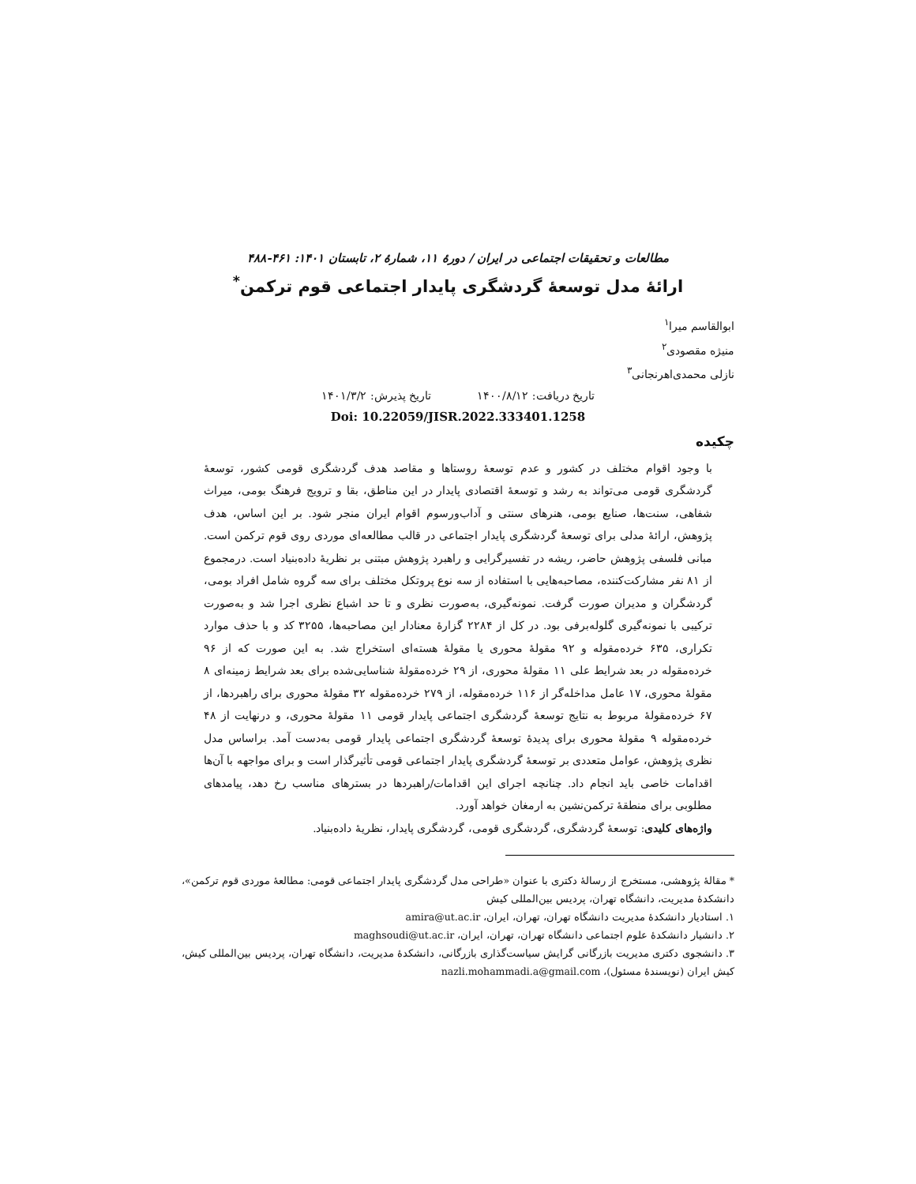مطالعات و تحقیقات اجتماعی در ایران / دورۀ ۱۱، شمارۀ ۲، تابستان ۱۴۰۱: ۴۶۱-۴۸۸
ارائۀ مدل توسعۀ گردشگری پایدار اجتماعی قوم ترکمن<sup>*</sup>
ابوالقاسم میرا<sup>۱</sup>
منیژه مقصودی<sup>۲</sup>
نازلی محمدی‌اهرنجانی<sup>۳</sup>
تاریخ دریافت: ۱۴۰۰/۸/۱۲ تاریخ پذیرش: ۱۴۰۱/۳/۲
Doi: 10.22059/JISR.2022.333401.1258
چکیده
با وجود اقوام مختلف در کشور و عدم توسعۀ روستاها و مقاصد هدف گردشگری قومی کشور، توسعۀ گردشگری قومی می‌تواند به رشد و توسعۀ اقتصادی پایدار در این مناطق، بقا و ترویج فرهنگ بومی، میراث شفاهی، سنت‌ها، صنایع بومی، هنرهای سنتی و آداب‌ورسوم اقوام ایران منجر شود. بر این اساس، هدف پژوهش، ارائۀ مدلی برای توسعۀ گردشگری پایدار اجتماعی در قالب مطالعه‌ای موردی روی قوم ترکمن است. مبانی فلسفی پژوهش حاضر، ریشه در تفسیرگرایی و راهبرد پژوهش مبتنی بر نظریۀ داده‌بنیاد است. درمجموع از ۸۱ نفر مشارکت‌کننده، مصاحبه‌هایی با استفاده از سه نوع پروتکل مختلف برای سه گروه شامل افراد بومی، گردشگران و مدیران صورت گرفت. نمونه‌گیری، به‌صورت نظری و تا حد اشباع نظری اجرا شد و به‌صورت ترکیبی با نمونه‌گیری گلوله‌برفی بود. در کل از ۲۲۸۴ گزارۀ معنادار این مصاحبه‌ها، ۳۲۵۵ کد و با حذف موارد تکراری، ۶۳۵ خرده‌مقوله و ۹۲ مقولۀ محوری یا مقولۀ هسته‌ای استخراج شد. به این صورت که از ۹۶ خرده‌مقوله در بعد شرایط علی ۱۱ مقولۀ محوری، از ۲۹ خرده‌مقولۀ شناسایی‌شده برای بعد شرایط زمینه‌ای ۸ مقولۀ محوری، ۱۷ عامل مداخله‌گر از ۱۱۶ خرده‌مقوله، از ۲۷۹ خرده‌مقوله ۳۲ مقولۀ محوری برای راهبردها، از ۶۷ خرده‌مقولۀ مربوط به نتایج توسعۀ گردشگری اجتماعی پایدار قومی ۱۱ مقولۀ محوری، و درنهایت از ۴۸ خرده‌مقوله ۹ مقولۀ محوری برای پدیدۀ توسعۀ گردشگری اجتماعی پایدار قومی به‌دست آمد. براساس مدل نظری پژوهش، عوامل متعددی بر توسعۀ گردشگری پایدار اجتماعی قومی تأثیرگذار است و برای مواجهه با آن‌ها اقدامات خاصی باید انجام داد. چنانچه اجرای این اقدامات/راهبردها در بسترهای مناسب رخ دهد، پیامدهای مطلوبی برای منطقۀ ترکمن‌نشین به ارمغان خواهد آورد.
واژه‌های کلیدی: توسعۀ گردشگری، گردشگری قومی، گردشگری پایدار، نظریۀ داده‌بنیاد.
* مقالۀ پژوهشی، مستخرج از رسالۀ دکتری با عنوان «طراحی مدل گردشگری پایدار اجتماعی قومی: مطالعۀ موردی قوم ترکمن»، دانشکدۀ مدیریت، دانشگاه تهران، پردیس بین‌المللی کیش
۱. استادیار دانشکدۀ مدیریت دانشگاه تهران، تهران، ایران، amira@ut.ac.ir
۲. دانشیار دانشکدۀ علوم اجتماعی دانشگاه تهران، تهران، ایران، maghsoudi@ut.ac.ir
۳. دانشجوی دکتری مدیریت بازرگانی گرایش سیاست‌گذاری بازرگانی، دانشکدۀ مدیریت، دانشگاه تهران، پردیس بین‌المللی کیش، کیش ایران (نویسندۀ مسئول)، nazli.mohammadi.a@gmail.com